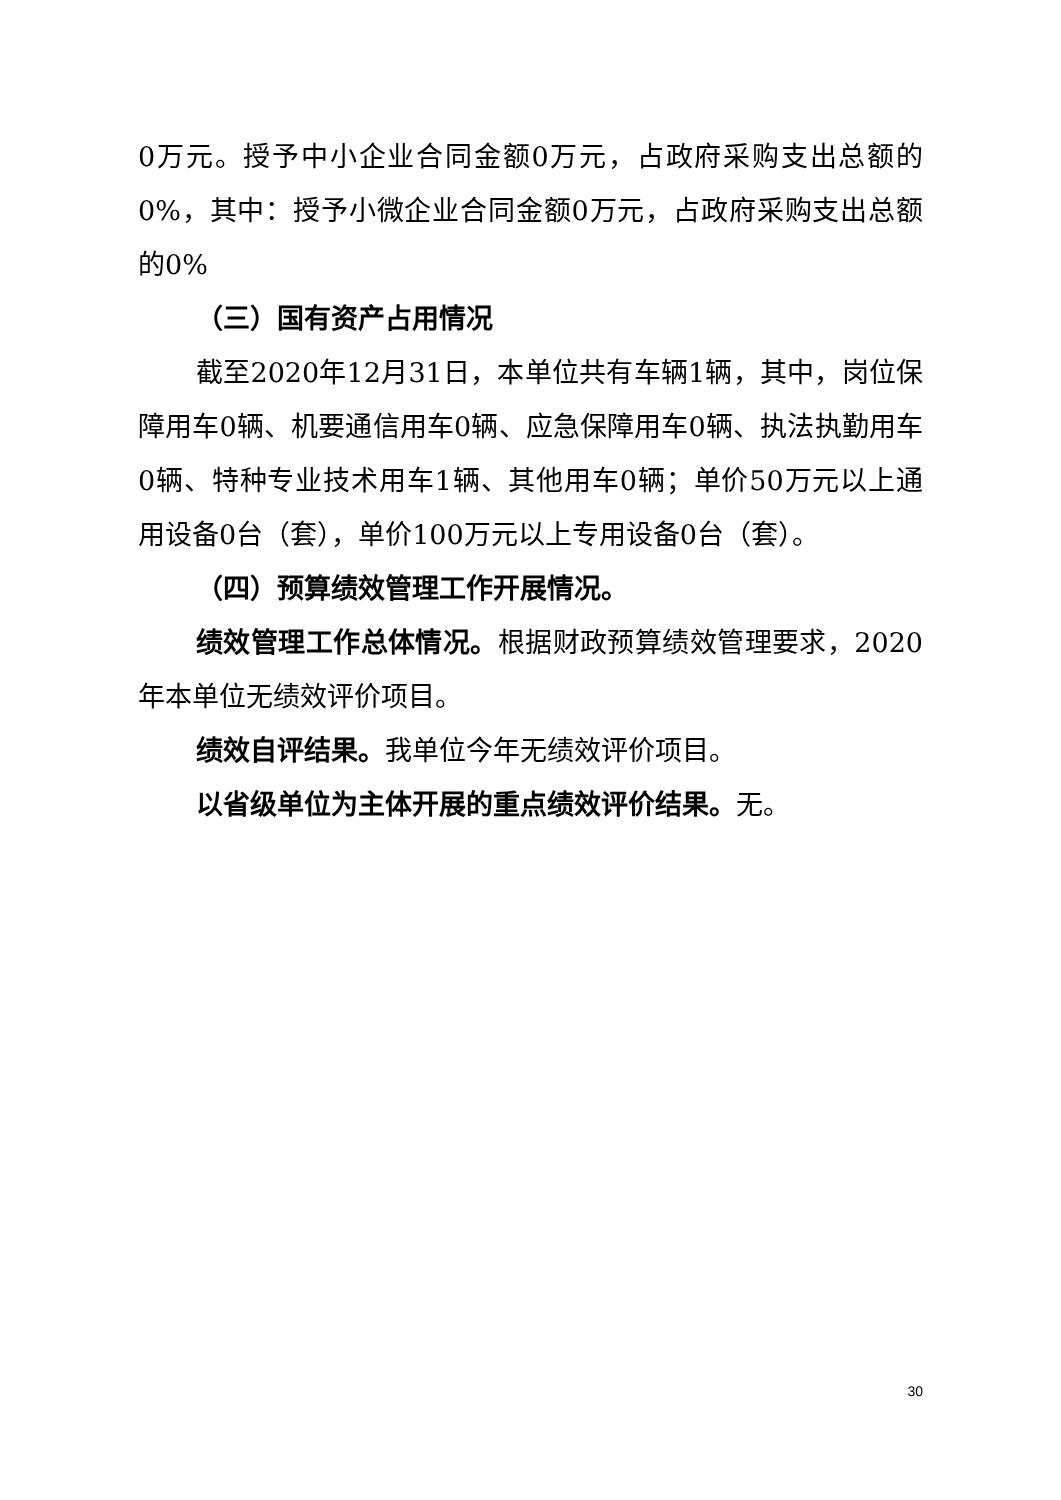0万元。授予中小企业合同金额0万元，占政府采购支出总额的0%，其中：授予小微企业合同金额0万元，占政府采购支出总额的0%
（三）国有资产占用情况
截至2020年12月31日，本单位共有车辆1辆，其中，岗位保障用车0辆、机要通信用车0辆、应急保障用车0辆、执法执勤用车0辆、特种专业技术用车1辆、其他用车0辆；单价50万元以上通用设备0台（套），单价100万元以上专用设备0台（套）。
（四）预算绩效管理工作开展情况。
绩效管理工作总体情况。根据财政预算绩效管理要求，2020年本单位无绩效评价项目。
绩效自评结果。我单位今年无绩效评价项目。
以省级单位为主体开展的重点绩效评价结果。无。
30